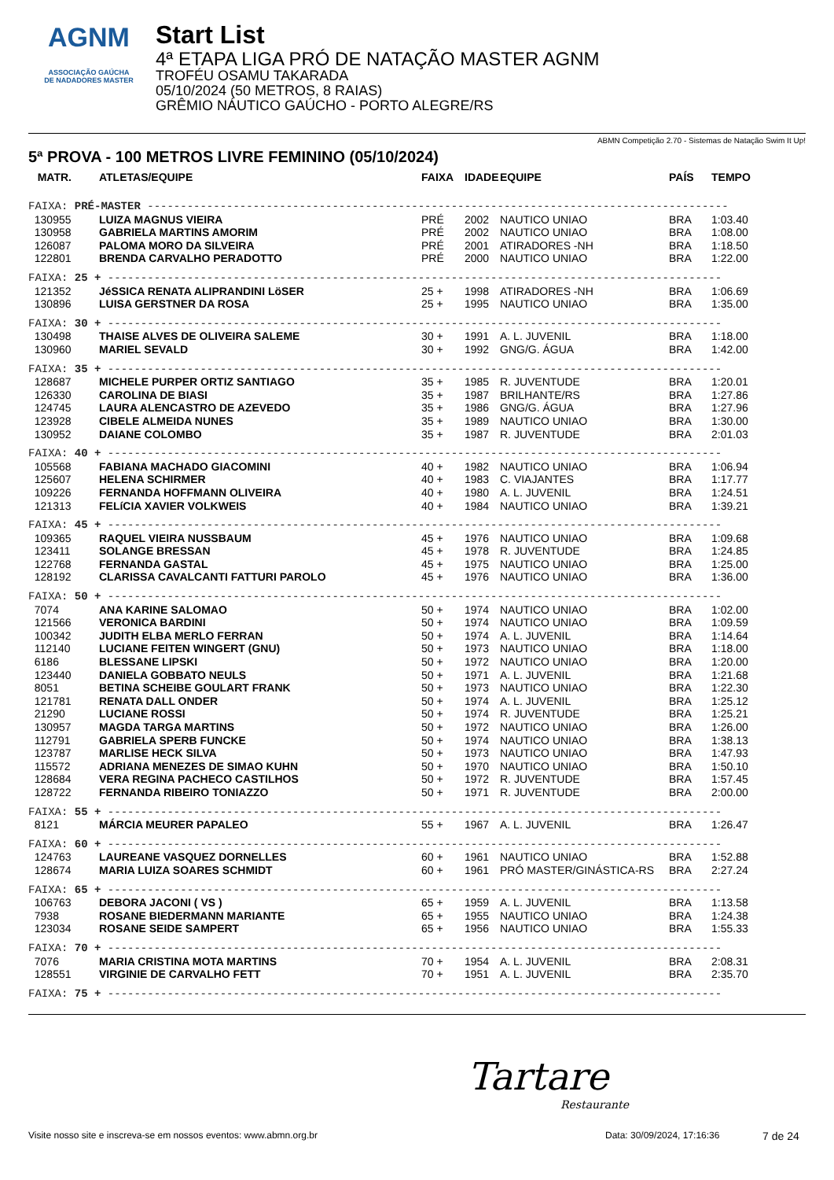AGNM
ASSOCIAÇÃO GAÚCHA
DE NADADORES MASTER
Start List
4ª ETAPA LIGA PRÓ DE NATAÇÃO MASTER AGNM
TROFÉU OSAMU TAKARADA
05/10/2024 (50 METROS, 8 RAIAS)
GRÊMIO NÁUTICO GAÚCHO - PORTO ALEGRE/RS
ABMN Competição 2.70 - Sistemas de Natação Swim It Up!
5ª PROVA - 100 METROS LIVRE FEMININO (05/10/2024)
| MATR. | ATLETAS/EQUIPE | FAIXA | IDADE | EQUIPE | PAÍS | TEMPO |
| --- | --- | --- | --- | --- | --- | --- |
| FAIXA: PRÉ-MASTER ---------------------------------------------------------------------------------------- | | | | | | |
| 130955 | LUIZA MAGNUS VIEIRA | PRÉ | 2002 | NAUTICO UNIAO | BRA | 1:03.40 |
| 130958 | GABRIELA MARTINS AMORIM | PRÉ | 2002 | NAUTICO UNIAO | BRA | 1:08.00 |
| 126087 | PALOMA MORO DA SILVEIRA | PRÉ | 2001 | ATIRADORES -NH | BRA | 1:18.50 |
| 122801 | BRENDA CARVALHO PERADOTTO | PRÉ | 2000 | NAUTICO UNIAO | BRA | 1:22.00 |
| FAIXA: 25 + --------------------------------------------------------------------------------------------- | | | | | | |
| 121352 | JéSSICA RENATA ALIPRANDINI LöSER | 25 + | 1998 | ATIRADORES -NH | BRA | 1:06.69 |
| 130896 | LUISA GERSTNER DA ROSA | 25 + | 1995 | NAUTICO UNIAO | BRA | 1:35.00 |
| FAIXA: 30 + --------------------------------------------------------------------------------------------- | | | | | | |
| 130498 | THAISE ALVES DE OLIVEIRA SALEME | 30 + | 1991 | A. L. JUVENIL | BRA | 1:18.00 |
| 130960 | MARIEL SEVALD | 30 + | 1992 | GNG/G. ÁGUA | BRA | 1:42.00 |
| FAIXA: 35 + --------------------------------------------------------------------------------------------- | | | | | | |
| 128687 | MICHELE PURPER ORTIZ SANTIAGO | 35 + | 1985 | R. JUVENTUDE | BRA | 1:20.01 |
| 126330 | CAROLINA DE BIASI | 35 + | 1987 | BRILHANTE/RS | BRA | 1:27.86 |
| 124745 | LAURA ALENCASTRO DE AZEVEDO | 35 + | 1986 | GNG/G. ÁGUA | BRA | 1:27.96 |
| 123928 | CIBELE ALMEIDA NUNES | 35 + | 1989 | NAUTICO UNIAO | BRA | 1:30.00 |
| 130952 | DAIANE COLOMBO | 35 + | 1987 | R. JUVENTUDE | BRA | 2:01.03 |
| FAIXA: 40 + --------------------------------------------------------------------------------------------- | | | | | | |
| 105568 | FABIANA MACHADO GIACOMINI | 40 + | 1982 | NAUTICO UNIAO | BRA | 1:06.94 |
| 125607 | HELENA SCHIRMER | 40 + | 1983 | C. VIAJANTES | BRA | 1:17.77 |
| 109226 | FERNANDA HOFFMANN OLIVEIRA | 40 + | 1980 | A. L. JUVENIL | BRA | 1:24.51 |
| 121313 | FELíCIA XAVIER VOLKWEIS | 40 + | 1984 | NAUTICO UNIAO | BRA | 1:39.21 |
| FAIXA: 45 + --------------------------------------------------------------------------------------------- | | | | | | |
| 109365 | RAQUEL VIEIRA NUSSBAUM | 45 + | 1976 | NAUTICO UNIAO | BRA | 1:09.68 |
| 123411 | SOLANGE BRESSAN | 45 + | 1978 | R. JUVENTUDE | BRA | 1:24.85 |
| 122768 | FERNANDA GASTAL | 45 + | 1975 | NAUTICO UNIAO | BRA | 1:25.00 |
| 128192 | CLARISSA CAVALCANTI FATTURI PAROLO | 45 + | 1976 | NAUTICO UNIAO | BRA | 1:36.00 |
| FAIXA: 50 + --------------------------------------------------------------------------------------------- | | | | | | |
| 7074 | ANA KARINE SALOMAO | 50 + | 1974 | NAUTICO UNIAO | BRA | 1:02.00 |
| 121566 | VERONICA BARDINI | 50 + | 1974 | NAUTICO UNIAO | BRA | 1:09.59 |
| 100342 | JUDITH ELBA MERLO FERRAN | 50 + | 1974 | A. L. JUVENIL | BRA | 1:14.64 |
| 112140 | LUCIANE FEITEN WINGERT (GNU) | 50 + | 1973 | NAUTICO UNIAO | BRA | 1:18.00 |
| 6186 | BLESSANE LIPSKI | 50 + | 1972 | NAUTICO UNIAO | BRA | 1:20.00 |
| 123440 | DANIELA GOBBATO NEULS | 50 + | 1971 | A. L. JUVENIL | BRA | 1:21.68 |
| 8051 | BETINA SCHEIBE GOULART FRANK | 50 + | 1973 | NAUTICO UNIAO | BRA | 1:22.30 |
| 121781 | RENATA DALL ONDER | 50 + | 1974 | A. L. JUVENIL | BRA | 1:25.12 |
| 21290 | LUCIANE ROSSI | 50 + | 1974 | R. JUVENTUDE | BRA | 1:25.21 |
| 130957 | MAGDA TARGA MARTINS | 50 + | 1972 | NAUTICO UNIAO | BRA | 1:26.00 |
| 112791 | GABRIELA SPERB FUNCKE | 50 + | 1974 | NAUTICO UNIAO | BRA | 1:38.13 |
| 123787 | MARLISE HECK SILVA | 50 + | 1973 | NAUTICO UNIAO | BRA | 1:47.93 |
| 115572 | ADRIANA MENEZES DE SIMAO KUHN | 50 + | 1970 | NAUTICO UNIAO | BRA | 1:50.10 |
| 128684 | VERA REGINA PACHECO CASTILHOS | 50 + | 1972 | R. JUVENTUDE | BRA | 1:57.45 |
| 128722 | FERNANDA RIBEIRO TONIAZZO | 50 + | 1971 | R. JUVENTUDE | BRA | 2:00.00 |
| FAIXA: 55 + --------------------------------------------------------------------------------------------- | | | | | | |
| 8121 | MÁRCIA MEURER PAPALEO | 55 + | 1967 | A. L. JUVENIL | BRA | 1:26.47 |
| FAIXA: 60 + --------------------------------------------------------------------------------------------- | | | | | | |
| 124763 | LAUREANE VASQUEZ DORNELLES | 60 + | 1961 | NAUTICO UNIAO | BRA | 1:52.88 |
| 128674 | MARIA LUIZA SOARES SCHMIDT | 60 + | 1961 | PRÓ MASTER/GINÁSTICA-RS | BRA | 2:27.24 |
| FAIXA: 65 + --------------------------------------------------------------------------------------------- | | | | | | |
| 106763 | DEBORA JACONI ( VS ) | 65 + | 1959 | A. L. JUVENIL | BRA | 1:13.58 |
| 7938 | ROSANE BIEDERMANN MARIANTE | 65 + | 1955 | NAUTICO UNIAO | BRA | 1:24.38 |
| 123034 | ROSANE SEIDE SAMPERT | 65 + | 1956 | NAUTICO UNIAO | BRA | 1:55.33 |
| FAIXA: 70 + --------------------------------------------------------------------------------------------- | | | | | | |
| 7076 | MARIA CRISTINA MOTA MARTINS | 70 + | 1954 | A. L. JUVENIL | BRA | 2:08.31 |
| 128551 | VIRGINIE DE CARVALHO FETT | 70 + | 1951 | A. L. JUVENIL | BRA | 2:35.70 |
| FAIXA: 75 + --------------------------------------------------------------------------------------------- | | | | | | |
Tartare
Restaurante
Visite nosso site e inscreva-se em nossos eventos: www.abmn.org.br Data: 30/09/2024, 17:16:36 7 de 24